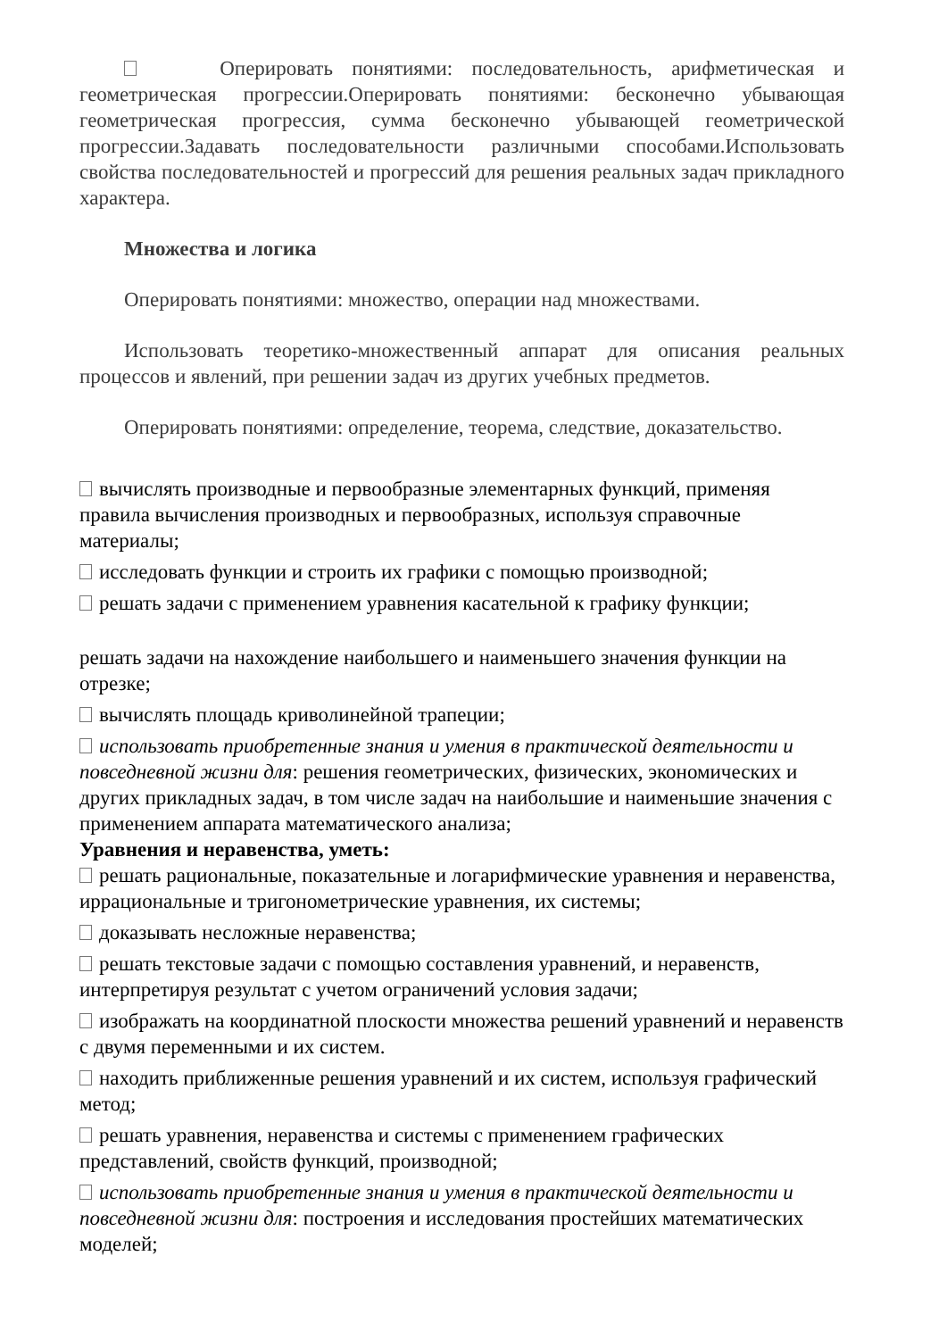Оперировать понятиями: последовательность, арифметическая и геометрическая прогрессии.Оперировать понятиями: бесконечно убывающая геометрическая прогрессия, сумма бесконечно убывающей геометрической прогрессии.Задавать последовательности различными способами.Использовать свойства последовательностей и прогрессий для решения реальных задач прикладного характера.
Множества и логика
Оперировать понятиями: множество, операции над множествами.
Использовать теоретико-множественный аппарат для описания реальных процессов и явлений, при решении задач из других учебных предметов.
Оперировать понятиями: определение, теорема, следствие, доказательство.
вычислять производные и первообразные элементарных функций, применяя правила вычисления производных и первообразных, используя справочные материалы;
исследовать функции и строить их графики с помощью производной;
решать задачи с применением уравнения касательной к графику функции;
решать задачи на нахождение наибольшего и наименьшего значения функции на отрезке;
вычислять площадь криволинейной трапеции;
использовать приобретенные знания и умения в практической деятельности и повседневной жизни для: решения геометрических, физических, экономических и других прикладных задач, в том числе задач на наибольшие и наименьшие значения с применением аппарата математического анализа;
Уравнения и неравенства, уметь:
решать рациональные, показательные и логарифмические уравнения и неравенства, иррациональные и тригонометрические уравнения, их системы;
доказывать несложные неравенства;
решать текстовые задачи с помощью составления уравнений, и неравенств, интерпретируя результат с учетом ограничений условия задачи;
изображать на координатной плоскости множества решений уравнений и неравенств с двумя переменными и их систем.
находить приближенные решения уравнений и их систем, используя графический метод;
решать уравнения, неравенства и системы с применением графических представлений, свойств функций, производной;
использовать приобретенные знания и умения в практической деятельности и повседневной жизни для: построения и исследования простейших математических моделей;